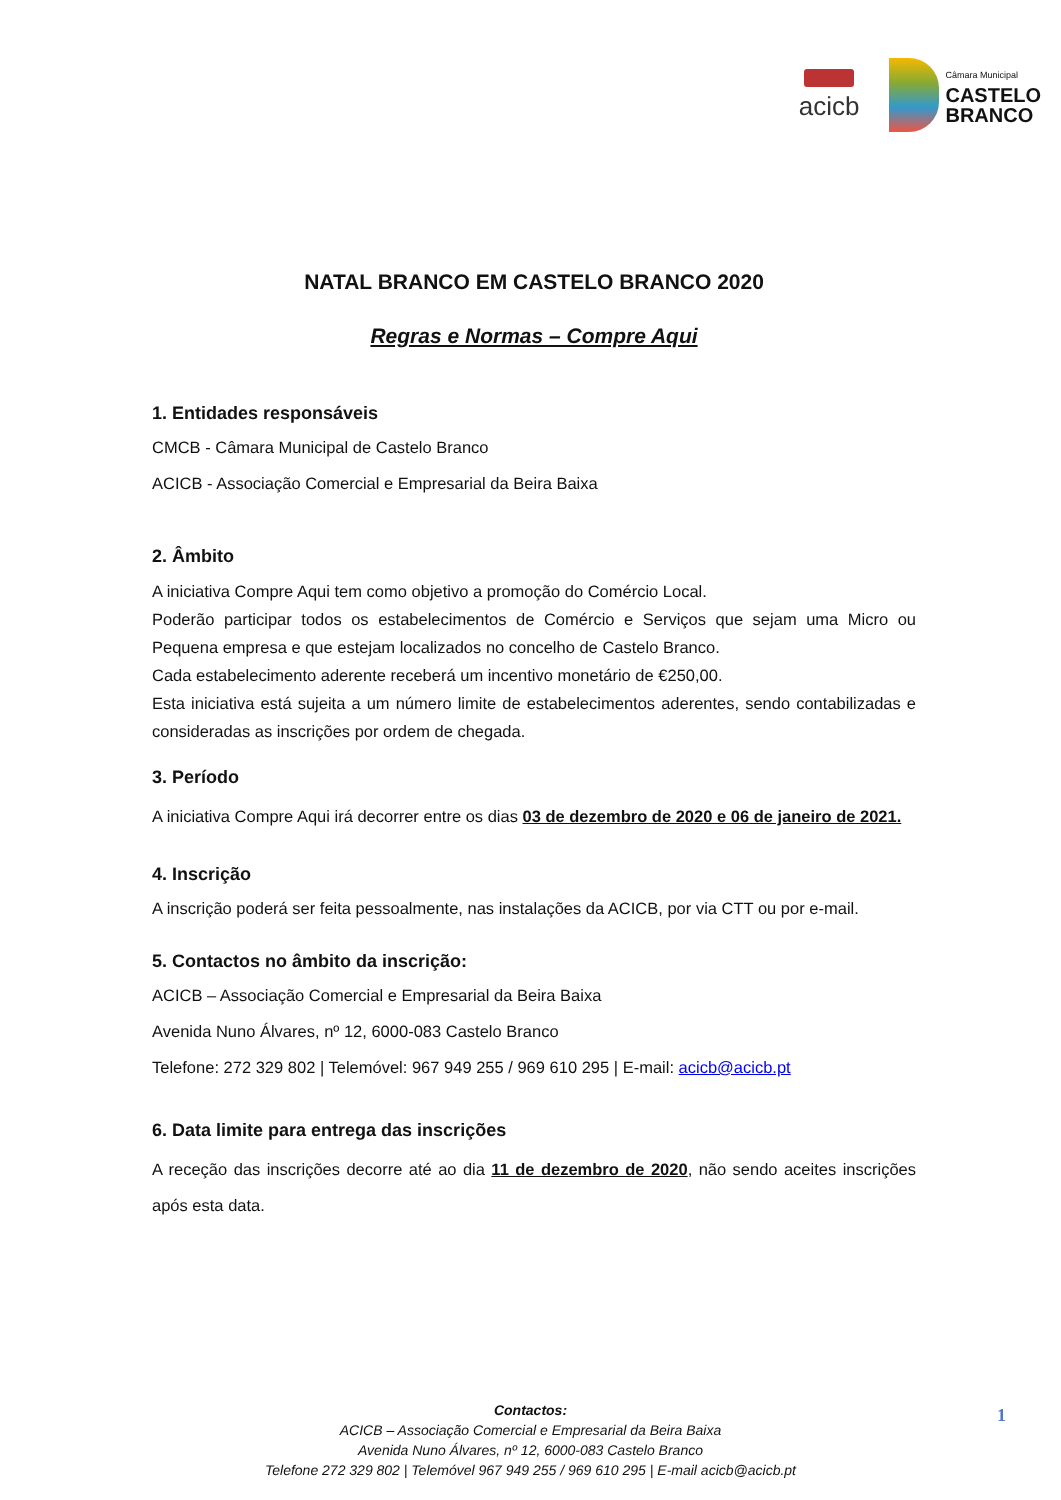acicb
Câmara Municipal
CASTELO
BRANCO
NATAL BRANCO EM CASTELO BRANCO 2020
Regras e Normas – Compre Aqui
1. Entidades responsáveis
CMCB - Câmara Municipal de Castelo Branco
ACICB - Associação Comercial e Empresarial da Beira Baixa
2. Âmbito
A iniciativa Compre Aqui tem como objetivo a promoção do Comércio Local.
Poderão participar todos os estabelecimentos de Comércio e Serviços que sejam uma Micro ou Pequena empresa e que estejam localizados no concelho de Castelo Branco.
Cada estabelecimento aderente receberá um incentivo monetário de €250,00.
Esta iniciativa está sujeita a um número limite de estabelecimentos aderentes, sendo contabilizadas e consideradas as inscrições por ordem de chegada.
3. Período
A iniciativa Compre Aqui irá decorrer entre os dias 03 de dezembro de 2020 e 06 de janeiro de 2021.
4. Inscrição
A inscrição poderá ser feita pessoalmente, nas instalações da ACICB, por via CTT ou por e-mail.
5. Contactos no âmbito da inscrição:
ACICB – Associação Comercial e Empresarial da Beira Baixa
Avenida Nuno Álvares, nº 12, 6000-083 Castelo Branco
Telefone: 272 329 802 | Telemóvel: 967 949 255 / 969 610 295 | E-mail: acicb@acicb.pt
6. Data limite para entrega das inscrições
A receção das inscrições decorre até ao dia 11 de dezembro de 2020, não sendo aceites inscrições após esta data.
Contactos:
ACICB – Associação Comercial e Empresarial da Beira Baixa
Avenida Nuno Álvares, nº 12, 6000-083 Castelo Branco
Telefone 272 329 802 | Telemóvel 967 949 255 / 969 610 295 | E-mail acicb@acicb.pt
1